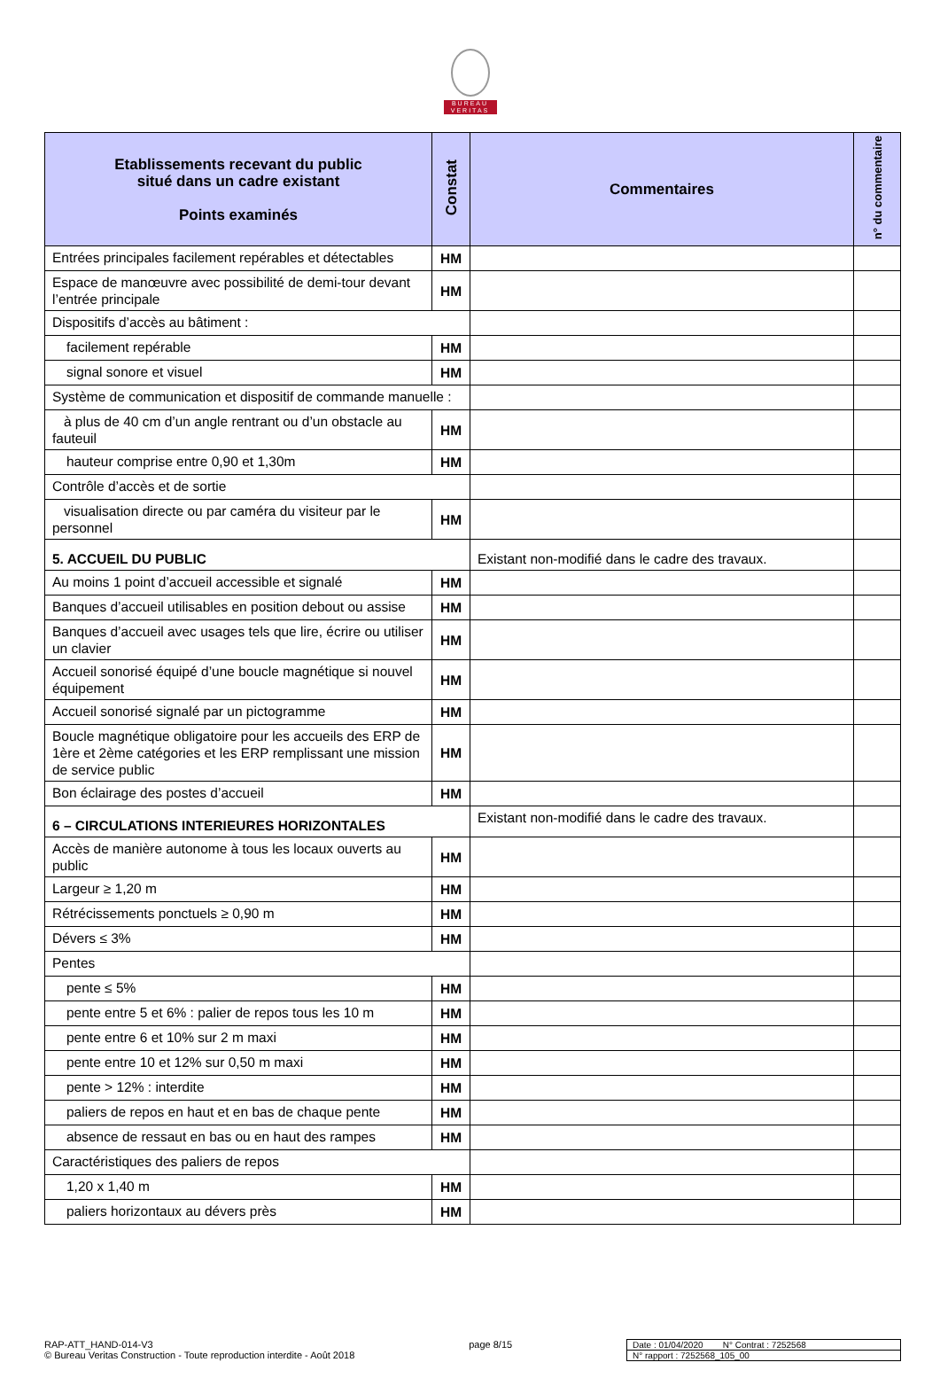BUREAU
VERITAS
| Etablissements recevant du public situé dans un cadre existant Points examinés | Constat | Commentaires | n° du commentaire |
| --- | --- | --- | --- |
| Entrées principales facilement repérables et détectables | HM | | |
| Espace de manœuvre avec possibilité de demi-tour devant l’entrée principale | HM | | |
| Dispositifs d’accès au bâtiment : | | | |
| facilement repérable | HM | | |
| signal sonore et visuel | HM | | |
| Système de communication et dispositif de commande manuelle : | | | |
| à plus de 40 cm d’un angle rentrant ou d’un obstacle au fauteuil | HM | | |
| hauteur comprise entre 0,90 et 1,30m | HM | | |
| Contrôle d’accès et de sortie | | | |
| visualisation directe ou par caméra du visiteur par le personnel | HM | | |
| 5. ACCUEIL DU PUBLIC | | Existant non-modifié dans le cadre des travaux. | |
| Au moins 1 point d’accueil accessible et signalé | HM | | |
| Banques d’accueil utilisables en position debout ou assise | HM | | |
| Banques d’accueil avec usages tels que lire, écrire ou utiliser un clavier | HM | | |
| Accueil sonorisé équipé d’une boucle magnétique si nouvel équipement | HM | | |
| Accueil sonorisé signalé par un pictogramme | HM | | |
| Boucle magnétique obligatoire pour les accueils des ERP de 1ère et 2ème catégories et les ERP remplissant une mission de service public | HM | | |
| Bon éclairage des postes d’accueil | HM | | |
| 6 – CIRCULATIONS INTERIEURES HORIZONTALES | | Existant non-modifié dans le cadre des travaux. | |
| Accès de manière autonome à tous les locaux ouverts au public | HM | | |
| Largeur ≥ 1,20 m | HM | | |
| Rétrécissements ponctuels ≥ 0,90 m | HM | | |
| Dévers ≤ 3% | HM | | |
| Pentes | | | |
| pente ≤ 5% | HM | | |
| pente entre 5 et 6% : palier de repos tous les 10 m | HM | | |
| pente entre 6 et 10% sur 2 m maxi | HM | | |
| pente entre 10 et 12% sur 0,50 m maxi | HM | | |
| pente > 12% : interdite | HM | | |
| paliers de repos en haut et en bas de chaque pente | HM | | |
| absence de ressaut en bas ou en haut des rampes | HM | | |
| Caractéristiques des paliers de repos | | | |
| 1,20 x 1,40 m | HM | | |
| paliers horizontaux au dévers près | HM | | |
RAP-ATT_HAND-014-V3
© Bureau Veritas Construction - Toute reproduction interdite - Août 2018
page 8/15 Date : 01/04/2020 N° Contrat : 7252568
N° rapport : 7252568_105_00